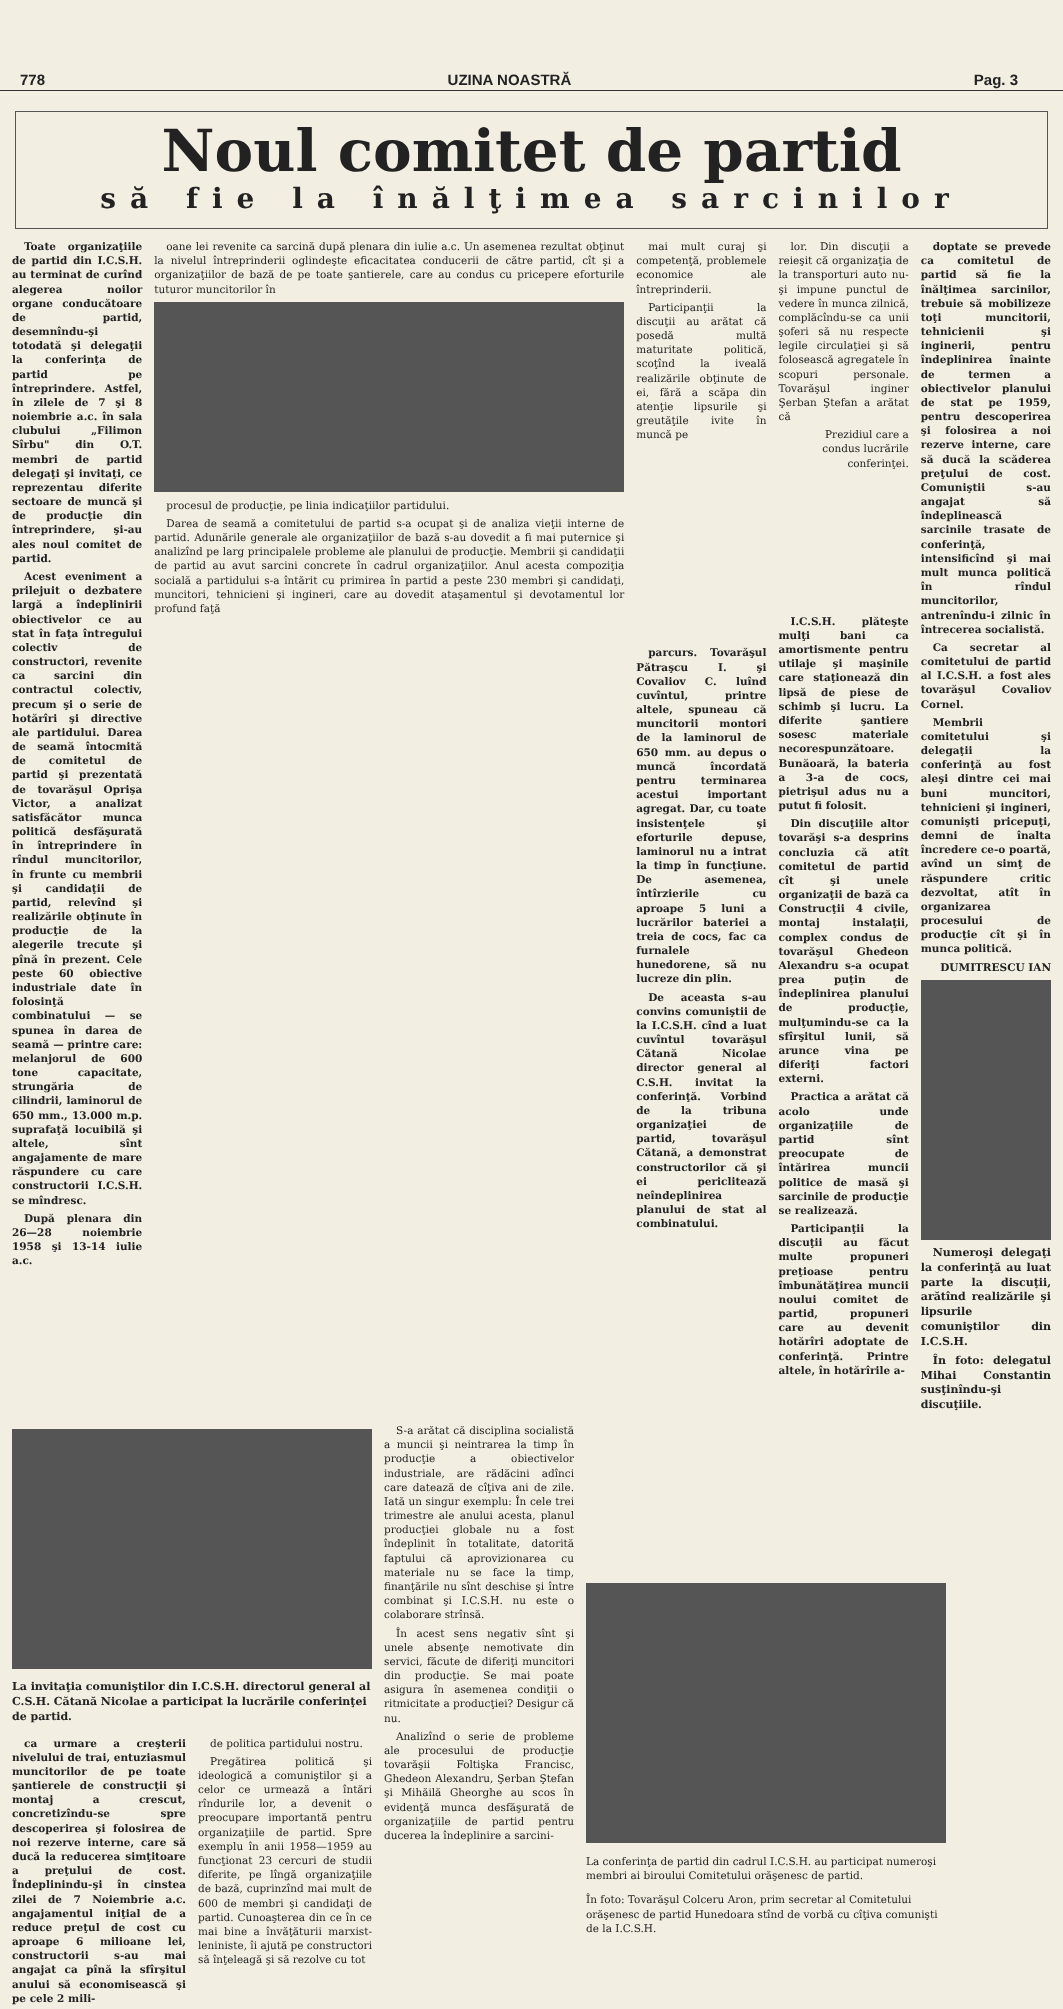778 UZINA NOASTRĂ Pag. 3
Noul comitet de partid
să fie la înălţimea sarcinilor
Toate organizaţiile de partid din I.C.S.H. au terminat de curînd alegerea noilor organe conducătoare de partid, desemnîndu-şi totodată şi delegaţii la conferinţa de partid pe întreprindere. Astfel, în zilele de 7 şi 8 noiembrie a.c. în sala clubului „Filimon Sîrbu" din O.T. membri de partid delegaţi şi invitaţi, ce reprezentau diferite sectoare de muncă şi de producţie din întreprindere, şi-au ales noul comitet de partid.
Acest eveniment a prilejuit o dezbatere largă a îndeplinirii obiectivelor ce au stat în faţa întregului colectiv de constructori, revenite ca sarcini din contractul colectiv, precum şi o serie de hotărîri şi directive ale partidului. Darea de seamă întocmită de comitetul de partid şi prezentată de tovarăşul Oprişa Victor, a analizat satisfăcător munca politică desfăşurată în întreprindere în rîndul muncitorilor, în frunte cu membrii şi candidaţii de partid, relevînd şi realizările obţinute în producţie de la alegerile trecute şi pînă în prezent. Cele peste 60 obiective industriale date în folosinţă combinatului — se spunea în darea de seamă — printre care: melanjorul de 600 tone capacitate, strungăria de cilindrii, laminorul de 650 mm., 13.000 m.p. suprafaţă locuibilă şi altele, sînt angajamente de mare răspundere cu care constructorii I.C.S.H. se mîndresc.
După plenara din 26—28 noiembrie 1958 şi 13-14 iulie a.c.
oane lei revenite ca sarcină după plenara din iulie a.c. Un asemenea rezultat obţinut la nivelul întreprinderii oglindeşte eficacitatea conducerii de către partid, cît şi a organizaţiilor de bază de pe toate şantierele, care au condus cu pricepere eforturile tuturor muncitorilor în
procesul de producţie, pe linia indicaţiilor partidului.
Darea de seamă a comitetului de partid s-a ocupat şi de analiza vieţii interne de partid. Adunările generale ale organizaţiilor de bază s-au dovedit a fi mai puternice şi analizînd pe larg principalele probleme ale planului de producţie. Membrii şi candidaţii de partid au avut sarcini concrete în cadrul organizaţiilor. Anul acesta compoziţia socială a partidului s-a întărit cu primirea în partid a peste 230 membri şi candidaţi, muncitori, tehnicieni şi ingineri, care au dovedit ataşamentul şi devotamentul lor profund faţă
mai mult curaj şi competenţă, problemele economice ale întreprinderii.
Participanţii la discuţii au arătat că posedă multă maturitate politică, scoţînd la iveală realizările obţinute de ei, fără a scăpa din atenţie lipsurile şi greutăţile ivite în muncă pe
parcurs. Tovarăşul Pătraşcu I. şi Covaliov C. luînd cuvîntul, printre altele, spuneau că muncitorii montori de la laminorul de 650 mm. au depus o muncă încordată pentru terminarea acestui important agregat. Dar, cu toate insistenţele şi eforturile depuse, laminorul nu a intrat la timp în funcţiune. De asemenea, întîrzierile cu aproape 5 luni a lucrărilor bateriei a treia de cocs, fac ca furnalele hunedorene, să nu lucreze din plin.
De aceasta s-au convins comuniştii de la I.C.S.H. cînd a luat cuvîntul tovarăşul Cătană Nicolae director general al C.S.H. invitat la conferinţă. Vorbind de la tribuna organizaţiei de partid, tovarăşul Cătană, a demonstrat constructorilor că şi ei periclitează neîndeplinirea planului de stat al combinatului.
lor. Din discuţii a reieşit că organizaţia de la transporturi auto nu-şi impune punctul de vedere în munca zilnică, complăcîndu-se ca unii şoferi să nu respecte legile circulaţiei şi să folosească agregatele în scopuri personale. Tovarăşul inginer Şerban Ştefan a arătat că
Prezidiul care a condus lucrările conferinţei.
I.C.S.H. plăteşte mulţi bani ca amortismente pentru utilaje şi maşinile care staţionează din lipsă de piese de schimb şi lucru. La diferite şantiere sosesc materiale necorespunzătoare. Bunăoară, la bateria a 3-a de cocs, pietrişul adus nu a putut fi folosit.
Din discuţiile altor tovarăşi s-a desprins concluzia că atît comitetul de partid cît şi unele organizaţii de bază ca Construcţii 4 civile, montaj instalaţii, complex condus de tovarăşul Ghedeon Alexandru s-a ocupat prea puţin de îndeplinirea planului de producţie, mulţumindu-se ca la sfîrşitul lunii, să arunce vina pe diferiţi factori externi.
Practica a arătat că acolo unde organizaţiile de partid sînt preocupate de întărirea muncii politice de masă şi sarcinile de producţie se realizează.
Participanţii la discuţii au făcut multe propuneri preţioase pentru îmbunătăţirea muncii noului comitet de partid, propuneri care au devenit hotărîri adoptate de conferinţă. Printre altele, în hotărîrile a-
doptate se prevede ca comitetul de partid să fie la înălţimea sarcinilor, trebuie să mobilizeze toţi muncitorii, tehnicienii şi inginerii, pentru îndeplinirea înainte de termen a obiectivelor planului de stat pe 1959, pentru descoperirea şi folosirea a noi rezerve interne, care să ducă la scăderea preţului de cost. Comuniştii s-au angajat să îndeplinească sarcinile trasate de conferinţă, intensificînd şi mai mult munca politică în rîndul muncitorilor, antrenîndu-i zilnic în întrecerea socialistă.
Ca secretar al comitetului de partid al I.C.S.H. a fost ales tovarăşul Covaliov Cornel.
Membrii comitetului şi delegaţii la conferinţă au fost aleşi dintre cei mai buni muncitori, tehnicieni şi ingineri, comunişti pricepuţi, demni de înalta încredere ce-o poartă, avînd un simţ de răspundere critic dezvoltat, atît în organizarea procesului de producţie cît şi în munca politică.
DUMITRESCU IAN
Numeroşi delegaţi la conferinţă au luat parte la discuţii, arătînd realizările şi lipsurile comuniştilor din I.C.S.H.
În foto: delegatul Mihai Constantin susţinîndu-şi discuţiile.
La invitaţia comuniştilor din I.C.S.H. directorul general al C.S.H. Cătană Nicolae a participat la lucrările conferinţei de partid.
ca urmare a creşterii nivelului de trai, entuziasmul muncitorilor de pe toate şantierele de construcţii şi montaj a crescut, concretizîndu-se spre descoperirea şi folosirea de noi rezerve interne, care să ducă la reducerea simţitoare a preţului de cost. Îndeplinindu-şi în cinstea zilei de 7 Noiembrie a.c. angajamentul iniţial de a reduce preţul de cost cu aproape 6 milioane lei, constructorii s-au mai angajat ca pînă la sfîrşitul anului să economisească şi pe cele 2 mili-
de politica partidului nostru.
Pregătirea politică şi ideologică a comuniştilor şi a celor ce urmează a întări rîndurile lor, a devenit o preocupare importantă pentru organizaţiile de partid. Spre exemplu în anii 1958—1959 au funcţionat 23 cercuri de studii diferite, pe lîngă organizaţiile de bază, cuprinzînd mai mult de 600 de membri şi candidaţi de partid. Cunoaşterea din ce în ce mai bine a învăţăturii marxist-leniniste, îi ajută pe constructori să înţeleagă şi să rezolve cu tot
S-a arătat că disciplina socialistă a muncii şi neintrarea la timp în producţie a obiectivelor industriale, are rădăcini adînci care datează de cîţiva ani de zile. Iată un singur exemplu: În cele trei trimestre ale anului acesta, planul producţiei globale nu a fost îndeplinit în totalitate, datorită faptului că aprovizionarea cu materiale nu se face la timp, finanţările nu sînt deschise şi între combinat şi I.C.S.H. nu este o colaborare strînsă.
În acest sens negativ sînt şi unele absenţe nemotivate din servici, făcute de diferiţi muncitori din producţie. Se mai poate asigura în asemenea condiţii o ritmicitate a producţiei? Desigur că nu.
Analizînd o serie de probleme ale procesului de producţie tovarăşii Foltişka Francisc, Ghedeon Alexandru, Şerban Ştefan şi Mihăilă Gheorghe au scos în evidenţă munca desfăşurată de organizaţiile de partid pentru ducerea la îndeplinire a sarcini-
La conferinţa de partid din cadrul I.C.S.H. au participat numeroşi membri ai biroului Comitetului orăşenesc de partid.
În foto: Tovarăşul Colceru Aron, prim secretar al Comitetului orăşenesc de partid Hunedoara stînd de vorbă cu cîţiva comunişti de la I.C.S.H.